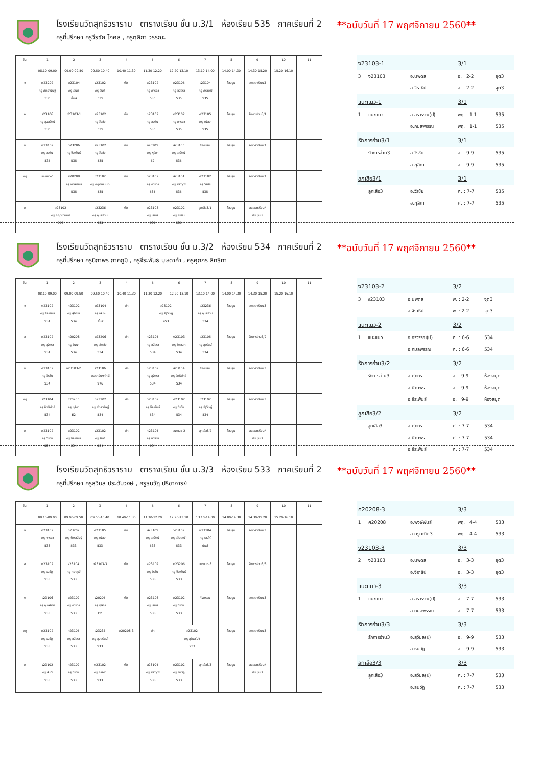โรงเรียนวัดสุทธิวราราม ตารางเรียน ชั้น ม.3/1 ห้องเรียน 535 ภาคเรียนที่ 2
ครูที่ปรึกษา ครูวีรชัย โกศล , ครูฑุลิกา วรรณะ
**ฉบับวันที่ 17 พฤศจิกายน 2560**
| วัน | 1 | 2 | 3 | 4 | 5 | 6 | 7 | 8 | 9 | 10 | 11 |
| | 08.10-09.00 | 09.00-09.50 | 09.50-10.40 | 10.40-11.30 | 11.30-12.20 | 12.20-13.10 | 13.10-14.00 | 14.00-14.30 | 14.30-15.20 | 15.20-16.10 | |
| จ | ท23202 ครู ภัทรานิษฐ์ 535 | พ23104 ครู เสน่ห์ ยิ้มส์ | ง23102 ครู สันติ 535 | พัก | ต23102 ครู การดา 535 | ศ23105 ครู ชนิสรา 535 | ส23104 ครู ศราวุฒิ 535 | โฮมรูม | ลดเวลาเรียน3 | | |
| อ | ส23106 ครู อุบลรัตน์ 535 | ง23103-1 | ศ23102 ครู วีรชัย 535 | พัก | ท23102 ครู อรพิน 535 | ต23102 ครู การดา 535 | ศ23105 ครู ชนิสรา 535 | โฮมรูม | รักการอ่าน3/1 | | |
| พ | ท23102 ครู อรพิน 535 | ต23206 ครู จีระพันธ์ 535 | ศ23102 ครู วีรชัย 535 | พัก | ง20205 ครู ฑุลิกา E2 | ส23105 ครู สุวรัตน์ 535 | กิจกรรม | โฮมรูม | ลดเวลาเรียน3 | | |
| พฤ | แนะแนว-1 | ศ20208 ครู พงษ์พันธ์ 535 | ว23102 ครู กฤตชานนท์ 535 | พัก | ต23102 ครู การดา 535 | ส23104 ครู ศราวุฒิ 535 | ศ23102 ครู วีรชัย 535 | โฮมรูม | ลดเวลาเรียน3 | | |
| ศ | ว23102 ครู กฤตชานนท์ 952 | | ส23236 ครู อุบลรัตน์ 535 | พัก | พ23103 ครู เสน่ห์ 535 | ท23102 ครู อรพิน 535 | ลูกเสือ3/1 | โฮมรูม | ลดเวลาเรียน/ ประชุม3 | | |
| ง23103-1 | | | 3/1 | |
| 3 | ง23103 | อ.นพดล | อ. : 2-2 | จุต3 |
| | | อ.จิราธิป | อ. : 2-2 | จุต3 |
| แนะแนว-1 | | | 3/1 | |
| 1 | แนะแนว | อ.อรวรรณ(ป) | พฤ. : 1-1 | 535 |
| | | อ.กมลพรรณ | พฤ. : 1-1 | 535 |
| รักการอ่าน3/1 | | | 3/1 | |
| | รักการอ่าน3 | อ.วีรชัย | อ. : 9-9 | 535 |
| | | อ.ฑุลิกา | อ. : 9-9 | 535 |
| ลูกเสือ3/1 | | | 3/1 | |
| | ลูกเสือ3 | อ.วีรชัย | ศ. : 7-7 | 535 |
| | | อ.ฑุลิกา | ศ. : 7-7 | 535 |
โรงเรียนวัดสุทธิวราราม ตารางเรียน ชั้น ม.3/2 ห้องเรียน 534 ภาคเรียนที่ 2
ครูที่ปรึกษา ครูนิภาพร ภาคภูมิ , ครูจีระพันธ์ บุษดาคำ , ครูศุภกร สิทธิทา
**ฉบับวันที่ 17 พฤศจิกายน 2560**
| วัน | 1 | 2 | 3 | 4 | 5 | 6 | 7 | 8 | 9 | 10 | 11 |
| | 08.10-09.00 | 09.00-09.50 | 09.50-10.40 | 10.40-11.30 | 11.30-12.20 | 12.20-13.10 | 13.10-14.00 | 14.00-14.30 | 14.30-15.20 | 15.20-16.10 | |
| จ | ต23102 ครู จีระพันธ์ 534 | ท23102 ครู สุจิตรา 534 | พ23104 ครู เสน่ห์ ยิ้มส์ | พัก | ว23102 ครู รัฐวิชญ์ 953 | | ส23236 ครู อุบลรัตน์ 534 | โฮมรูม | ลดเวลาเรียน3 | | |
| อ | ท23102 ครู สุจิตรา 534 | ศ20208 ครู วินนา 534 | ต23206 ครู เชิดชัย 534 | พัก | ศ23105 ครู ชนิสรา 534 | พ23103 ครู ชิดชนก 534 | ส23105 ครู สุวรัตน์ 534 | โฮมรูม | รักการอ่าน3/2 | | |
| พ | ศ23102 ครู วีรชัย 534 | ง23103-2 | ส23106 พระเกรียงศักดิ์ 976 | พัก | ท23102 ครู สุจิตรา 534 | ส23104 ครู อิทธิพัทธ์ 534 | กิจกรรม | โฮมรูม | ลดเวลาเรียน3 | | |
| พฤ | ส23104 ครู อิทธิพัทธ์ 534 | ง20205 ครู ฑุลิกา E2 | ท23202 ครู ภัทรานิษฐ์ 534 | พัก | ต23102 ครู จีระพันธ์ 534 | ศ23102 ครู วีรชัย 534 | ว23102 ครู รัฐวิชญ์ 534 | โฮมรูม | ลดเวลาเรียน3 | | |
| ศ | ศ23102 ครู วีรชัย 534 | ต23102 ครู จีระพันธ์ 534 | ง23102 ครู สันติ 534 | พัก | ศ23105 ครู ชนิสรา 534 | แนะแนว-2 | ลูกเสือ3/2 | โฮมรูม | ลดเวลาเรียน/ ประชุม3 | | |
| ง23103-2 | | | 3/2 | |
| 3 | ง23103 | อ.นพดล | พ. : 2-2 | จุต3 |
| | | อ.จิราธิป | พ. : 2-2 | จุต3 |
| แนะแนว-2 | | | 3/2 | |
| 1 | แนะแนว | อ.อรวรรณ(ป) | ศ. : 6-6 | 534 |
| | | อ.กมลพรรณ | ศ. : 6-6 | 534 |
| รักการอ่าน3/2 | | | 3/2 | |
| | รักการอ่าน3 | อ.ศุภกร | อ. : 9-9 | ห้องสมุด |
| | | อ.นิภาพร | อ. : 9-9 | ห้องสมุด |
| | | อ.จีระพันธ์ | อ. : 9-9 | ห้องสมุด |
| ลูกเสือ3/2 | | | 3/2 | |
| | ลูกเสือ3 | อ.ศุภกร | ศ. : 7-7 | 534 |
| | | อ.นิภาพร | ศ. : 7-7 | 534 |
| | | อ.จีระพันธ์ | ศ. : 7-7 | 534 |
โรงเรียนวัดสุทธิวราราม ตารางเรียน ชั้น ม.3/3 ห้องเรียน 533 ภาคเรียนที่ 2
ครูที่ปรึกษา ครูสุวิมล ประดับวงษ์ , ครูธนวัฏ ปรีชาจารย์
**ฉบับวันที่ 17 พฤศจิกายน 2560**
| วัน | 1 | 2 | 3 | 4 | 5 | 6 | 7 | 8 | 9 | 10 | 11 |
| | 08.10-09.00 | 09.00-09.50 | 09.50-10.40 | 10.40-11.30 | 11.30-12.20 | 12.20-13.10 | 13.10-14.00 | 14.00-14.30 | 14.30-15.20 | 15.20-16.10 | |
| จ | ต23102 ครู การดา 533 | ท23202 ครู ภัทรานิษฐ์ 533 | ศ23105 ครู ชนิสรา 533 | พัก | ส23105 ครู สุวรัตน์ 533 | ว23102 ครู สุวิมล(ป) 533 | พ23104 ครู เสน่ห์ ยิ้มส์ | โฮมรูม | ลดเวลาเรียน3 | | |
| อ | ท23102 ครู ธนวัฏ 533 | ส23104 ครู ศราวุฒิ 533 | ง23103-3 | พัก | ศ23102 ครู วีรชัย 533 | ต23206 ครู จีระพันธ์ 533 | แนะแนว-3 | โฮมรูม | รักการอ่าน3/3 | | |
| พ | ส23106 ครู อุบลรัตน์ 533 | ต23102 ครู การดา 533 | ง20205 ครู ฑุลิกา E2 | พัก | พ23103 ครู เสน่ห์ 533 | ศ23102 ครู วีรชัย 533 | กิจกรรม | โฮมรูม | ลดเวลาเรียน3 | | |
| พฤ | ท23102 ครู ธนวัฏ 533 | ศ23105 ครู ชนิสรา 533 | ส23236 ครู อุบลรัตน์ 533 | ศ20208-3 | พัก | ว23102 ครู สุวิมล(ป) 953 | | โฮมรูม | ลดเวลาเรียน3 | | |
| ศ | ง23102 ครู สันติ 533 | ศ23102 ครู วีรชัย 533 | ต23102 ครู การดา 533 | พัก | ส23104 ครู ศราวุฒิ 533 | ท23102 ครู ธนวัฏ 533 | ลูกเสือ3/3 | โฮมรูม | ลดเวลาเรียน/ ประชุม3 | | |
| ศ20208-3 | | | 3/3 | |
| 1 | ศ20208 | อ.พงษ์พันธ์ | พฤ. : 4-4 | 533 |
| | | อ.ครูคณิต3 | พฤ. : 4-4 | 533 |
| ง23103-3 | | | 3/3 | |
| 2 | ง23103 | อ.นพดล | อ. : 3-3 | จุต3 |
| | | อ.จิราธิป | อ. : 3-3 | จุต3 |
| แนะแนว-3 | | | 3/3 | |
| 1 | แนะแนว | อ.อรวรรณ(ป) | อ. : 7-7 | 533 |
| | | อ.กมลพรรณ | อ. : 7-7 | 533 |
| รักการอ่าน3/3 | | | 3/3 | |
| | รักการอ่าน3 | อ.สุวิมล(ป) | อ. : 9-9 | 533 |
| | | อ.ธนวัฏ | อ. : 9-9 | 533 |
| ลูกเสือ3/3 | | | 3/3 | |
| | ลูกเสือ3 | อ.สุวิมล(ป) | ศ. : 7-7 | 533 |
| | | อ.ธนวัฏ | ศ. : 7-7 | 533 |